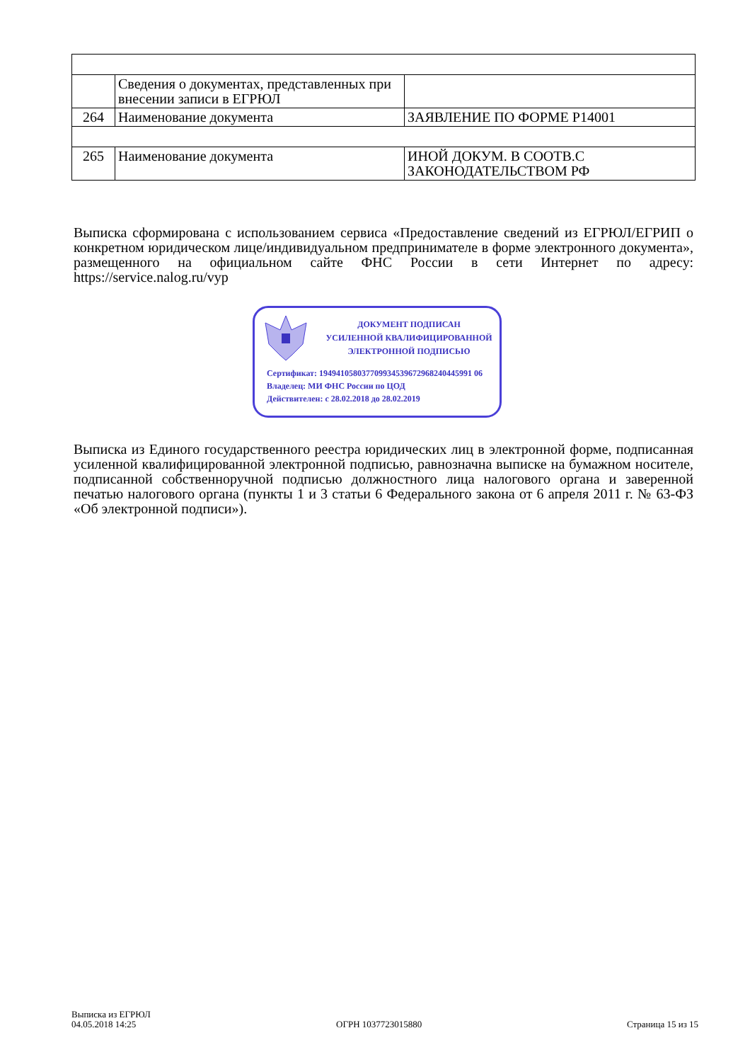| | Сведения о документах, представленных при внесении записи в ЕГРЮЛ | |
| 264 | Наименование документа | ЗАЯВЛЕНИЕ ПО ФОРМЕ Р14001 |
| 265 | Наименование документа | ИНОЙ ДОКУМ. В СООТВ.С ЗАКОНОДАТЕЛЬСТВОМ РФ |
Выписка сформирована с использованием сервиса «Предоставление сведений из ЕГРЮЛ/ЕГРИП о конкретном юридическом лице/индивидуальном предпринимателе в форме электронного документа», размещенного на официальном сайте ФНС России в сети Интернет по адресу: https://service.nalog.ru/vyp
ДОКУМЕНТ ПОДПИСАН
УСИЛЕННОЙ КВАЛИФИЦИРОВАННОЙ
ЭЛЕКТРОННОЙ ПОДПИСЬЮ
Сертификат: 194941058037709934539672968240445991 06
Владелец: МИ ФНС России по ЦОД
Действителен: с 28.02.2018 до 28.02.2019
Выписка из Единого государственного реестра юридических лиц в электронной форме, подписанная усиленной квалифицированной электронной подписью, равнозначна выписке на бумажном носителе, подписанной собственноручной подписью должностного лица налогового органа и заверенной печатью налогового органа (пункты 1 и 3 статьи 6 Федерального закона от 6 апреля 2011 г. № 63-ФЗ «Об электронной подписи»).
Выписка из ЕГРЮЛ
04.05.2018 14:25
ОГРН 1037723015880 Страница 15 из 15